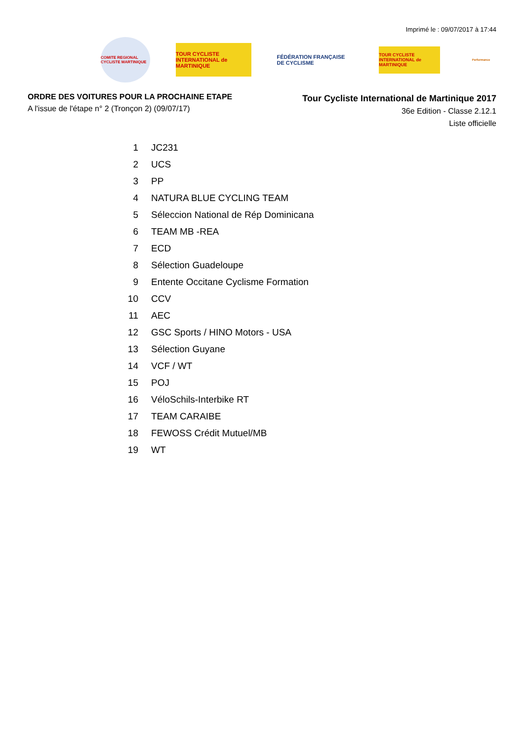Imprimé le : 09/07/2017 à 17:44
COMITE REGIONAL CYCLISTE MARTINIQUE
TOUR CYCLISTE INTERNATIONAL de MARTINIQUE
FÉDÉRATION FRANÇAISE DE CYCLISME
TOUR CYCLISTE INTERNATIONAL de MARTINIQUE
Performance
ORDRE DES VOITURES POUR LA PROCHAINE ETAPE
A l'issue de l'étape n° 2 (Tronçon 2) (09/07/17)
Tour Cycliste International de Martinique 2017
36e Edition - Classe 2.12.1
Liste officielle
| 1 | JC231 |
| 2 | UCS |
| 3 | PP |
| 4 | NATURA BLUE CYCLING TEAM |
| 5 | Séleccion National de Rép Dominicana |
| 6 | TEAM MB -REA |
| 7 | ECD |
| 8 | Sélection Guadeloupe |
| 9 | Entente Occitane Cyclisme Formation |
| 10 | CCV |
| 11 | AEC |
| 12 | GSC Sports / HINO Motors - USA |
| 13 | Sélection Guyane |
| 14 | VCF / WT |
| 15 | POJ |
| 16 | VéloSchils-Interbike RT |
| 17 | TEAM CARAIBE |
| 18 | FEWOSS Crédit Mutuel/MB |
| 19 | WT |